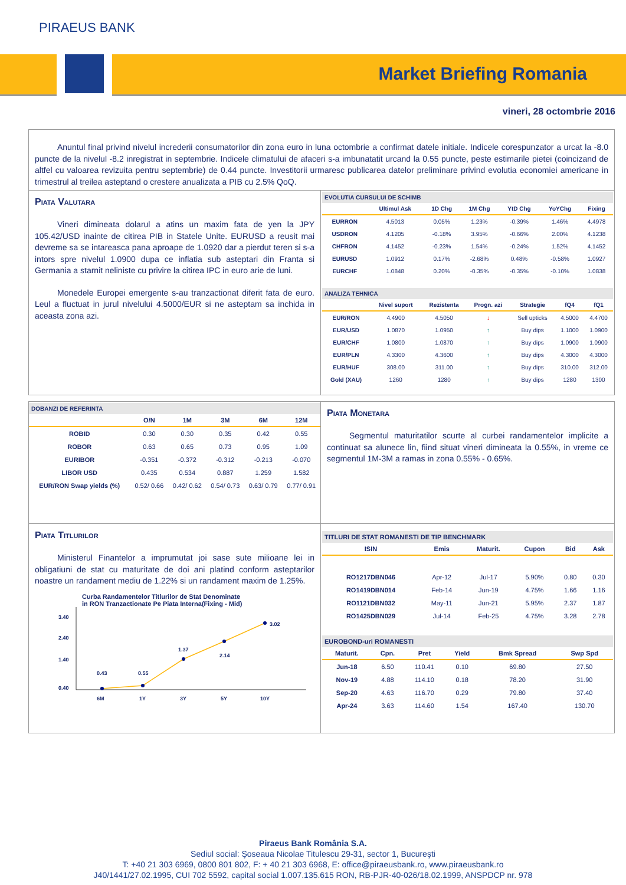PIRAEUS BANK
Market Briefing Romania
vineri, 28 octombrie 2016
Anuntul final privind nivelul increderii consumatorilor din zona euro in luna octombrie a confirmat datele initiale. Indicele corespunzator a urcat la -8.0 puncte de la nivelul -8.2 inregistrat in septembrie. Indicele climatului de afaceri s-a imbunatatit urcand la 0.55 puncte, peste estimarile pietei (coincizand de altfel cu valoarea revizuita pentru septembrie) de 0.44 puncte. Investitorii urmaresc publicarea datelor preliminare privind evolutia economiei americane in trimestrul al treilea asteptand o crestere anualizata a PIB cu 2.5% QoQ.
Piata Valutara
Vineri dimineata dolarul a atins un maxim fata de yen la JPY 105.42/USD inainte de citirea PIB in Statele Unite. EURUSD a reusit mai devreme sa se intareasca pana aproape de 1.0920 dar a pierdut teren si s-a intors spre nivelul 1.0900 dupa ce inflatia sub asteptari din Franta si Germania a starnit neliniste cu privire la citirea IPC in euro arie de luni.
Monedele Europei emergente s-au tranzactionat diferit fata de euro. Leul a fluctuat in jurul nivelului 4.5000/EUR si ne asteptam sa inchida in aceasta zona azi.
EVOLUTIA CURSULUI DE SCHIMB
| | Ultimul Ask | 1D Chg | 1M Chg | YtD Chg | YoYChg | Fixing |
| --- | --- | --- | --- | --- | --- | --- |
| EURRON | 4.5013 | 0.05% | 1.23% | -0.39% | 1.46% | 4.4978 |
| USDRON | 4.1205 | -0.18% | 3.95% | -0.66% | 2.00% | 4.1238 |
| CHFRON | 4.1452 | -0.23% | 1.54% | -0.24% | 1.52% | 4.1452 |
| EURUSD | 1.0912 | 0.17% | -2.68% | 0.48% | -0.58% | 1.0927 |
| EURCHF | 1.0848 | 0.20% | -0.35% | -0.35% | -0.10% | 1.0838 |
ANALIZA TEHNICA
| | Nivel suport | Rezistenta | Progn. azi | Strategie | fQ4 | fQ1 |
| --- | --- | --- | --- | --- | --- | --- |
| EUR/RON | 4.4900 | 4.5050 | ↓ | Sell upticks | 4.5000 | 4.4700 |
| EUR/USD | 1.0870 | 1.0950 | ↑ | Buy dips | 1.1000 | 1.0900 |
| EUR/CHF | 1.0800 | 1.0870 | ↑ | Buy dips | 1.0900 | 1.0900 |
| EUR/PLN | 4.3300 | 4.3600 | ↑ | Buy dips | 4.3000 | 4.3000 |
| EUR/HUF | 308.00 | 311.00 | ↑ | Buy dips | 310.00 | 312.00 |
| Gold (XAU) | 1260 | 1280 | ↑ | Buy dips | 1280 | 1300 |
DOBANZI DE REFERINTA
| | O/N | 1M | 3M | 6M | 12M |
| --- | --- | --- | --- | --- | --- |
| ROBID | 0.30 | 0.30 | 0.35 | 0.42 | 0.55 |
| ROBOR | 0.63 | 0.65 | 0.73 | 0.95 | 1.09 |
| EURIBOR | -0.351 | -0.372 | -0.312 | -0.213 | -0.070 |
| LIBOR USD | 0.435 | 0.534 | 0.887 | 1.259 | 1.582 |
| EUR/RON Swap yields (%) | 0.52/ 0.66 | 0.42/ 0.62 | 0.54/ 0.73 | 0.63/ 0.79 | 0.77/ 0.91 |
Piata Monetara
Segmentul maturitatilor scurte al curbei randamentelor implicite a continuat sa alunece lin, fiind situat vineri dimineata la 0.55%, in vreme ce segmentul 1M-3M a ramas in zona 0.55% - 0.65%.
Piata Titlurilor
Ministerul Finantelor a imprumutat joi sase sute milioane lei in obligatiuni de stat cu maturitate de doi ani platind conform asteptarilor noastre un randament mediu de 1.22% si un randament maxim de 1.25%.
Curba Randamentelor Titlurilor de Stat Denominate
in RON Tranzactionate Pe Piata Interna(Fixing - Mid)
3.40
2.40
1.40
0.40
0.43
0.55
1.37
2.14
3.02
6M
1Y
3Y
5Y
10Y
TITLURI DE STAT ROMANESTI DE TIP BENCHMARK
| ISIN | Emis | Maturit. | Cupon | Bid | Ask |
| --- | --- | --- | --- | --- | --- |
| RO1217DBN046 | Apr-12 | Jul-17 | 5.90% | 0.80 | 0.30 |
| RO1419DBN014 | Feb-14 | Jun-19 | 4.75% | 1.66 | 1.16 |
| RO1121DBN032 | May-11 | Jun-21 | 5.95% | 2.37 | 1.87 |
| RO1425DBN029 | Jul-14 | Feb-25 | 4.75% | 3.28 | 2.78 |
EUROBOND-uri ROMANESTI
| Maturit. | Cpn. | Pret | Yield | Bmk Spread | Swp Spd |
| --- | --- | --- | --- | --- | --- |
| Jun-18 | 6.50 | 110.41 | 0.10 | 69.80 | 27.50 |
| Nov-19 | 4.88 | 114.10 | 0.18 | 78.20 | 31.90 |
| Sep-20 | 4.63 | 116.70 | 0.29 | 79.80 | 37.40 |
| Apr-24 | 3.63 | 114.60 | 1.54 | 167.40 | 130.70 |
Piraeus Bank România S.A.
Sediul social: Şoseaua Nicolae Titulescu 29-31, sector 1, Bucureşti
T: +40 21 303 6969, 0800 801 802, F: + 40 21 303 6968, E: office@piraeusbank.ro, www.piraeusbank.ro
J40/1441/27.02.1995, CUI 702 5592, capital social 1.007.135.615 RON, RB-PJR-40-026/18.02.1999, ANSPDCP nr. 978